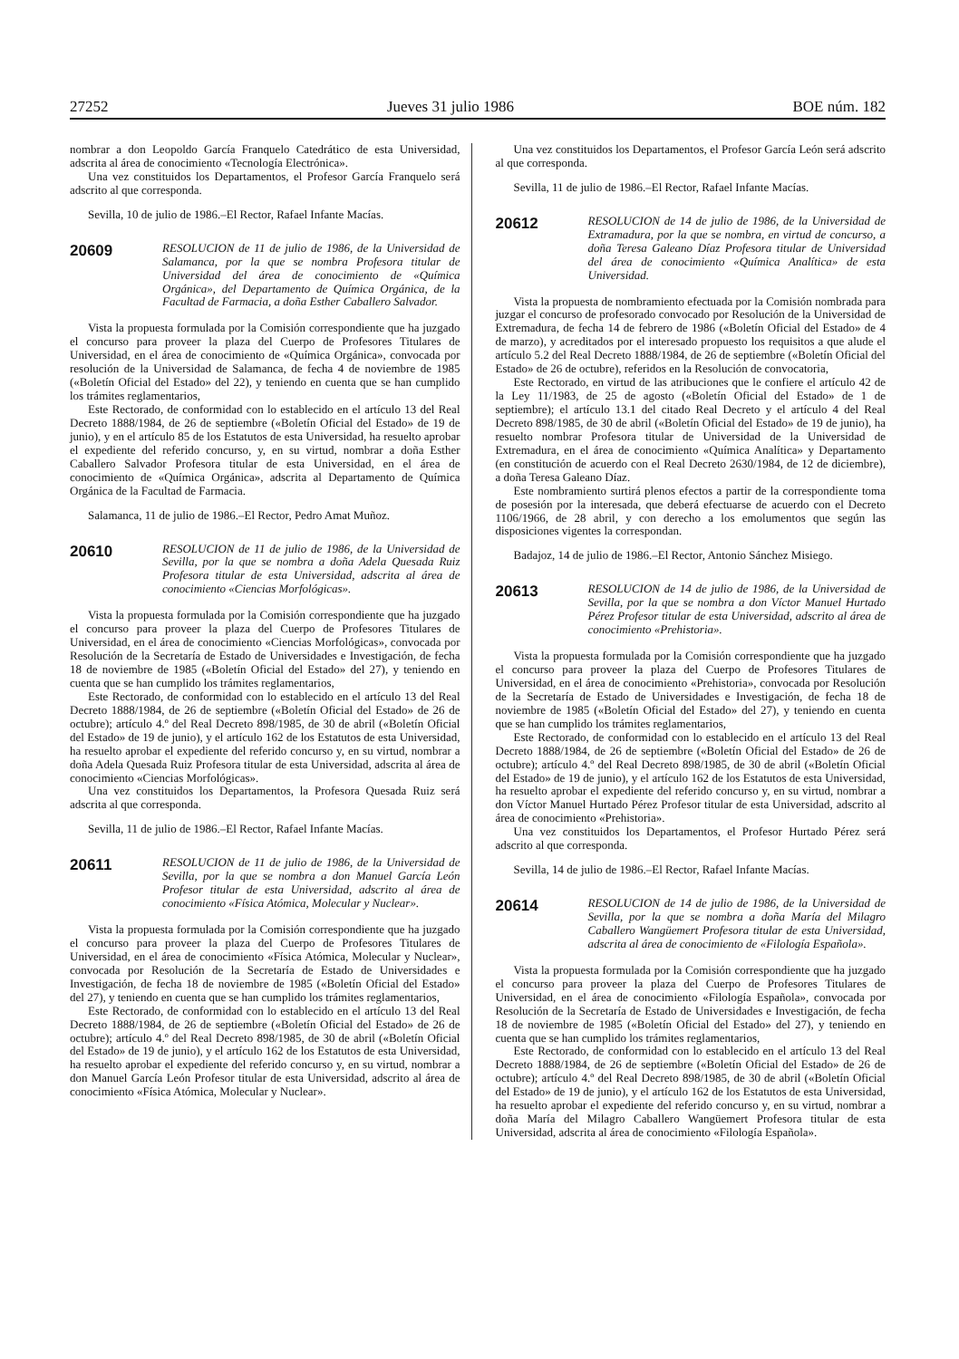27252 Jueves 31 julio 1986 BOE núm. 182
nombrar a don Leopoldo García Franquelo Catedrático de esta Universidad, adscrita al área de conocimiento «Tecnología Electrónica».
Una vez constituidos los Departamentos, el Profesor García Franquelo será adscrito al que corresponda.
Sevilla, 10 de julio de 1986.–El Rector, Rafael Infante Macías.
20609 RESOLUCION de 11 de julio de 1986, de la Universidad de Salamanca, por la que se nombra Profesora titular de Universidad del área de conocimiento de «Química Orgánica», del Departamento de Química Orgánica, de la Facultad de Farmacia, a doña Esther Caballero Salvador.
Vista la propuesta formulada por la Comisión correspondiente que ha juzgado el concurso para proveer la plaza del Cuerpo de Profesores Titulares de Universidad, en el área de conocimiento de «Química Orgánica», convocada por resolución de la Universidad de Salamanca, de fecha 4 de noviembre de 1985 («Boletín Oficial del Estado» del 22), y teniendo en cuenta que se han cumplido los trámites reglamentarios,
Este Rectorado, de conformidad con lo establecido en el artículo 13 del Real Decreto 1888/1984, de 26 de septiembre («Boletín Oficial del Estado» de 19 de junio), y en el artículo 85 de los Estatutos de esta Universidad, ha resuelto aprobar el expediente del referido concurso, y, en su virtud, nombrar a doña Esther Caballero Salvador Profesora titular de esta Universidad, en el área de conocimiento de «Química Orgánica», adscrita al Departamento de Química Orgánica de la Facultad de Farmacia.
Salamanca, 11 de julio de 1986.–El Rector, Pedro Amat Muñoz.
20610 RESOLUCION de 11 de julio de 1986, de la Universidad de Sevilla, por la que se nombra a doña Adela Quesada Ruiz Profesora titular de esta Universidad, adscrita al área de conocimiento «Ciencias Morfológicas».
Vista la propuesta formulada por la Comisión correspondiente que ha juzgado el concurso para proveer la plaza del Cuerpo de Profesores Titulares de Universidad, en el área de conocimiento «Ciencias Morfológicas», convocada por Resolución de la Secretaría de Estado de Universidades e Investigación, de fecha 18 de noviembre de 1985 («Boletín Oficial del Estado» del 27), y teniendo en cuenta que se han cumplido los trámites reglamentarios,
Este Rectorado, de conformidad con lo establecido en el artículo 13 del Real Decreto 1888/1984, de 26 de septiembre («Boletín Oficial del Estado» de 26 de octubre); artículo 4.º del Real Decreto 898/1985, de 30 de abril («Boletín Oficial del Estado» de 19 de junio), y el artículo 162 de los Estatutos de esta Universidad, ha resuelto aprobar el expediente del referido concurso y, en su virtud, nombrar a doña Adela Quesada Ruiz Profesora titular de esta Universidad, adscrita al área de conocimiento «Ciencias Morfológicas».
Una vez constituidos los Departamentos, la Profesora Quesada Ruiz será adscrita al que corresponda.
Sevilla, 11 de julio de 1986.–El Rector, Rafael Infante Macías.
20611 RESOLUCION de 11 de julio de 1986, de la Universidad de Sevilla, por la que se nombra a don Manuel García León Profesor titular de esta Universidad, adscrito al área de conocimiento «Física Atómica, Molecular y Nuclear».
Vista la propuesta formulada por la Comisión correspondiente que ha juzgado el concurso para proveer la plaza del Cuerpo de Profesores Titulares de Universidad, en el área de conocimiento «Física Atómica, Molecular y Nuclear», convocada por Resolución de la Secretaría de Estado de Universidades e Investigación, de fecha 18 de noviembre de 1985 («Boletín Oficial del Estado» del 27), y teniendo en cuenta que se han cumplido los trámites reglamentarios,
Este Rectorado, de conformidad con lo establecido en el artículo 13 del Real Decreto 1888/1984, de 26 de septiembre («Boletín Oficial del Estado» de 26 de octubre); artículo 4.º del Real Decreto 898/1985, de 30 de abril («Boletín Oficial del Estado» de 19 de junio), y el artículo 162 de los Estatutos de esta Universidad, ha resuelto aprobar el expediente del referido concurso y, en su virtud, nombrar a don Manuel García León Profesor titular de esta Universidad, adscrito al área de conocimiento «Física Atómica, Molecular y Nuclear».
Una vez constituidos los Departamentos, el Profesor García León será adscrito al que corresponda.
Sevilla, 11 de julio de 1986.–El Rector, Rafael Infante Macías.
20612 RESOLUCION de 14 de julio de 1986, de la Universidad de Extramadura, por la que se nombra, en virtud de concurso, a doña Teresa Galeano Díaz Profesora titular de Universidad del área de conocimiento «Química Analítica» de esta Universidad.
Vista la propuesta de nombramiento efectuada por la Comisión nombrada para juzgar el concurso de profesorado convocado por Resolución de la Universidad de Extremadura, de fecha 14 de febrero de 1986 («Boletín Oficial del Estado» de 4 de marzo), y acreditados por el interesado propuesto los requisitos a que alude el artículo 5.2 del Real Decreto 1888/1984, de 26 de septiembre («Boletín Oficial del Estado» de 26 de octubre), referidos en la Resolución de convocatoria,
Este Rectorado, en virtud de las atribuciones que le confiere el artículo 42 de la Ley 11/1983, de 25 de agosto («Boletín Oficial del Estado» de 1 de septiembre); el artículo 13.1 del citado Real Decreto y el artículo 4 del Real Decreto 898/1985, de 30 de abril («Boletín Oficial del Estado» de 19 de junio), ha resuelto nombrar Profesora titular de Universidad de la Universidad de Extremadura, en el área de conocimiento «Química Analítica» y Departamento (en constitución de acuerdo con el Real Decreto 2630/1984, de 12 de diciembre), a doña Teresa Galeano Díaz.
Este nombramiento surtirá plenos efectos a partir de la correspondiente toma de posesión por la interesada, que deberá efectuarse de acuerdo con el Decreto 1106/1966, de 28 abril, y con derecho a los emolumentos que según las disposiciones vigentes la correspondan.
Badajoz, 14 de julio de 1986.–El Rector, Antonio Sánchez Misiego.
20613 RESOLUCION de 14 de julio de 1986, de la Universidad de Sevilla, por la que se nombra a don Víctor Manuel Hurtado Pérez Profesor titular de esta Universidad, adscrito al área de conocimiento «Prehistoria».
Vista la propuesta formulada por la Comisión correspondiente que ha juzgado el concurso para proveer la plaza del Cuerpo de Profesores Titulares de Universidad, en el área de conocimiento «Prehistoria», convocada por Resolución de la Secretaría de Estado de Universidades e Investigación, de fecha 18 de noviembre de 1985 («Boletín Oficial del Estado» del 27), y teniendo en cuenta que se han cumplido los trámites reglamentarios,
Este Rectorado, de conformidad con lo establecido en el artículo 13 del Real Decreto 1888/1984, de 26 de septiembre («Boletín Oficial del Estado» de 26 de octubre); artículo 4.º del Real Decreto 898/1985, de 30 de abril («Boletín Oficial del Estado» de 19 de junio), y el artículo 162 de los Estatutos de esta Universidad, ha resuelto aprobar el expediente del referido concurso y, en su virtud, nombrar a don Víctor Manuel Hurtado Pérez Profesor titular de esta Universidad, adscrito al área de conocimiento «Prehistoria».
Una vez constituidos los Departamentos, el Profesor Hurtado Pérez será adscrito al que corresponda.
Sevilla, 14 de julio de 1986.–El Rector, Rafael Infante Macías.
20614 RESOLUCION de 14 de julio de 1986, de la Universidad de Sevilla, por la que se nombra a doña María del Milagro Caballero Wangüemert Profesora titular de esta Universidad, adscrita al área de conocimiento de «Filología Española».
Vista la propuesta formulada por la Comisión correspondiente que ha juzgado el concurso para proveer la plaza del Cuerpo de Profesores Titulares de Universidad, en el área de conocimiento «Filología Española», convocada por Resolución de la Secretaría de Estado de Universidades e Investigación, de fecha 18 de noviembre de 1985 («Boletín Oficial del Estado» del 27), y teniendo en cuenta que se han cumplido los trámites reglamentarios,
Este Rectorado, de conformidad con lo establecido en el artículo 13 del Real Decreto 1888/1984, de 26 de septiembre («Boletín Oficial del Estado» de 26 de octubre); artículo 4.º del Real Decreto 898/1985, de 30 de abril («Boletín Oficial del Estado» de 19 de junio), y el artículo 162 de los Estatutos de esta Universidad, ha resuelto aprobar el expediente del referido concurso y, en su virtud, nombrar a doña María del Milagro Caballero Wangüemert Profesora titular de esta Universidad, adscrita al área de conocimiento «Filología Española».